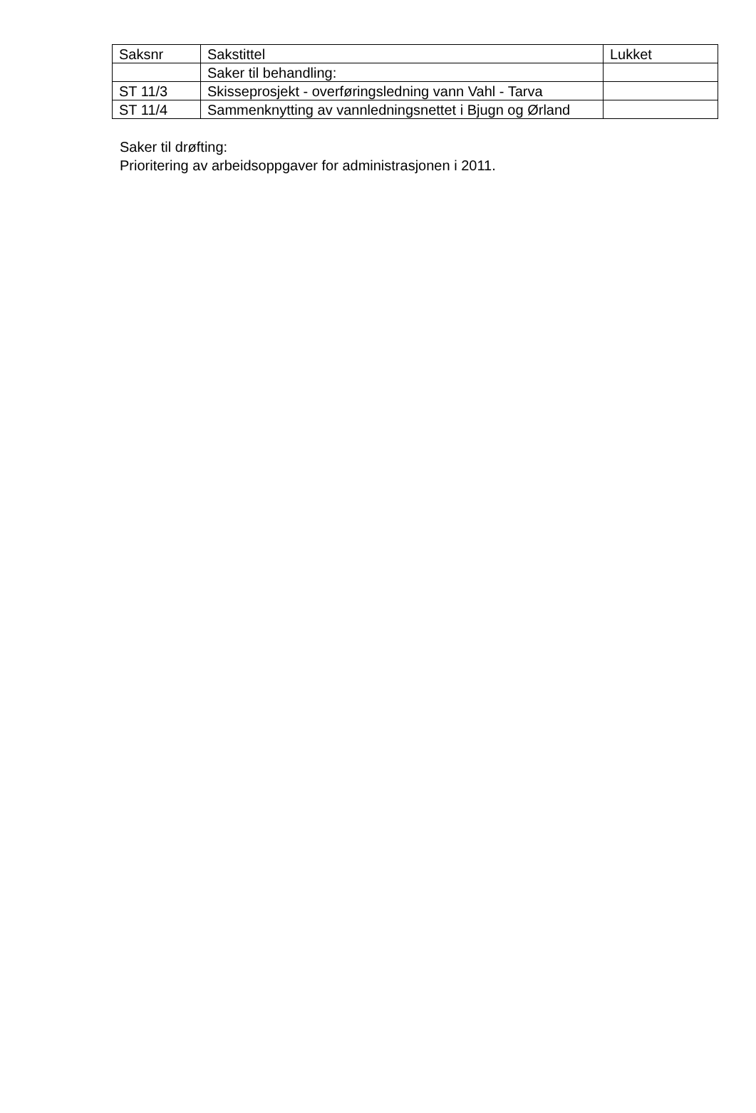| Saksnr | Sakstittel | Lukket |
| --- | --- | --- |
| | Saker til behandling: | |
| ST 11/3 | Skisseprosjekt - overføringsledning vann Vahl - Tarva | |
| ST 11/4 | Sammenknytting av vannledningsnettet i Bjugn og Ørland | |
Saker til drøfting:
Prioritering av arbeidsoppgaver for administrasjonen i 2011.